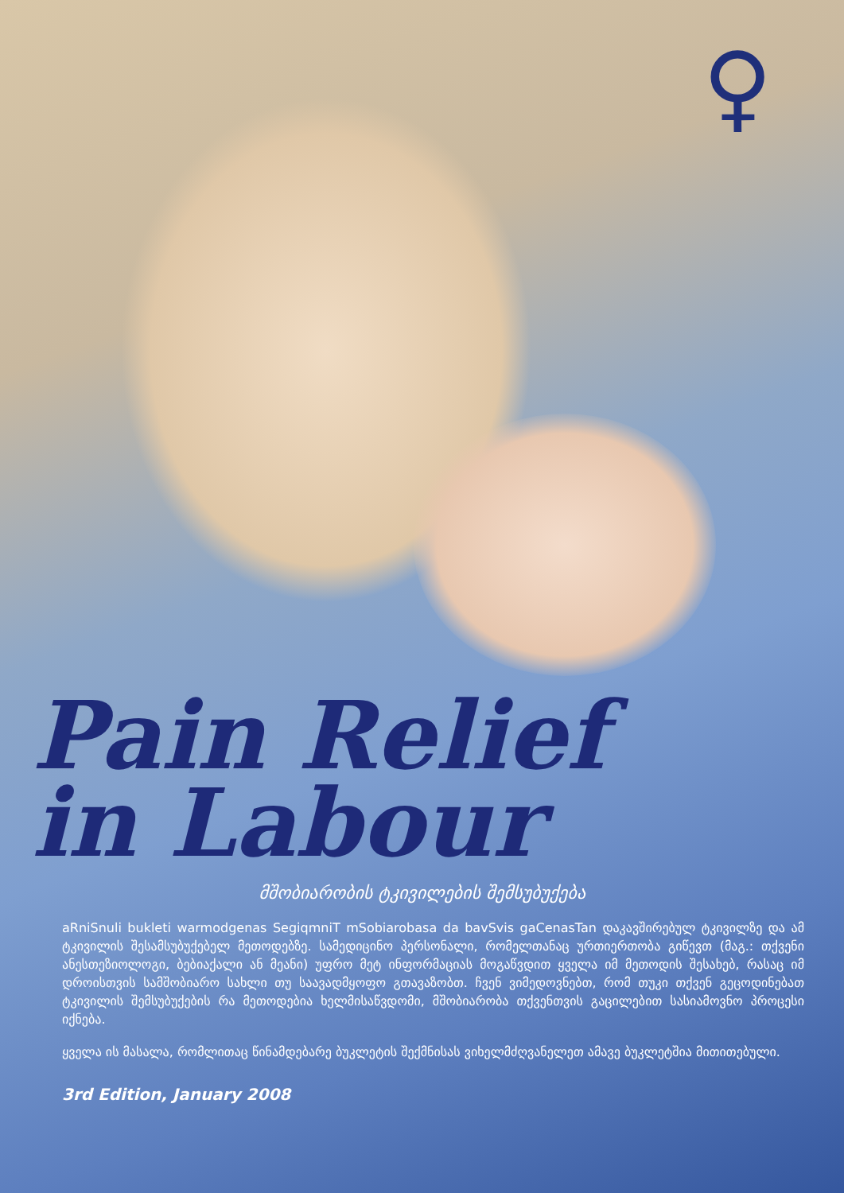♀
Pain Relief
in Labour
მშობიარობის ტკივილების შემსუბუქება
aRniSnuli bukleti warmodgenas SegiqmniT mSobiarobasa da bavSvis gaCenasTan დაკავშირებულ ტკივილზე და ამ ტკივილის შესამსუბუქებელ მეთოდებზე. სამედიცინო პერსონალი, რომელთანაც ურთიერთობა გიწევთ (მაგ.: თქვენი ანესთეზიოლოგი, ბებიაქალი ან მეანი) უფრო მეტ ინფორმაციას მოგაწვდით ყველა იმ მეთოდის შესახებ, რასაც იმ დროისთვის სამშობიარო სახლი თუ საავადმყოფო გთავაზობთ. ჩვენ ვიმედოვნებთ, რომ თუკი თქვენ გეცოდინებათ ტკივილის შემსუბუქების რა მეთოდებია ხელმისაწვდომი, მშობიარობა თქვენთვის გაცილებით სასიამოვნო პროცესი იქნება.
ყველა ის მასალა, რომლითაც წინამდებარე ბუკლეტის შექმნისას ვიხელმძღვანელეთ ამავე ბუკლეტშია მითითებული.
3rd Edition, January 2008